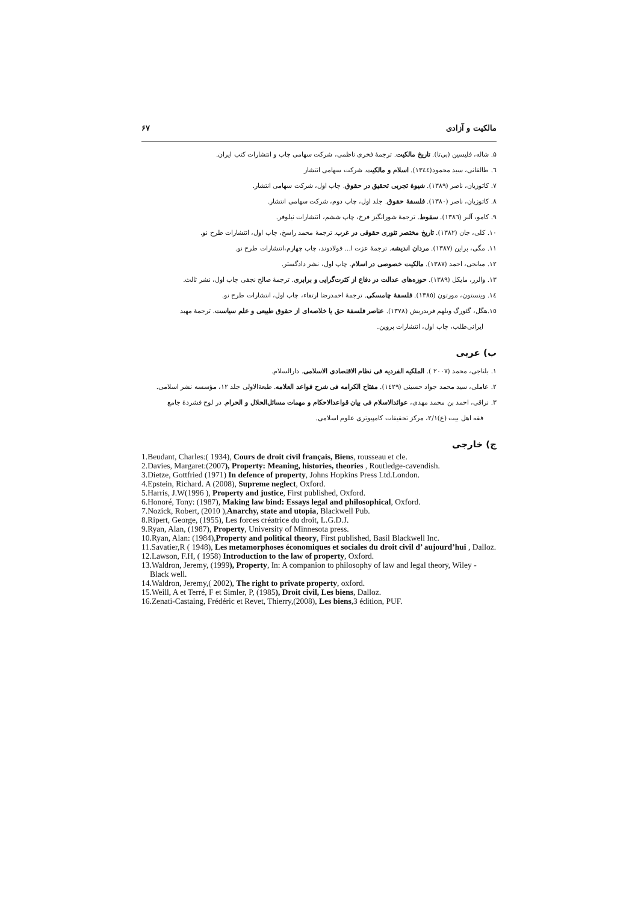مالکیت و آزادی ۶۷
۵. شاله، فلیسین (بی‌تا). تاریخ مالکیت. ترجمهٔ فخری ناظمی، شرکت سهامی چاپ و انتشارات کتب ایران.
٦. طالقانی، سید محمود(١٣٤٤). اسلام و مالکیت. شرکت سهامی انتشار
۷. کاتوزیان، ناصر (۱۳۸۹). شیوهٔ تجربی تحقیق در حقوق. چاپ اول، شرکت سهامی انتشار.
۸. کاتوزیان، ناصر (۱۳۸۰). فلسفهٔ حقوق. جلد اول، چاپ دوم، شرکت سهامی انتشار.
۹. کامو، آلبر (١٣٨٦). سقوط. ترجمهٔ شورانگیز فرخ، چاپ ششم، انتشارات نیلوفر.
۱۰. کلی، جان (۱۳۸۲). تاریخ مختصر تئوری حقوقی در غرب. ترجمهٔ محمد راسخ، چاپ اول، انتشارات طرح نو.
۱۱. مگی، براین (۱۳۸۷). مردان اندیشه. ترجمهٔ عزت ا... فولادوند، چاپ چهارم،انتشارات طرح نو.
۱۲. میانجی، احمد (۱۳۸۷). مالکیت خصوصی در اسلام. چاپ اول، نشر دادگستر.
۱۳. والزر، مایکل (۱۳۸۹). حوزه‌های عدالت در دفاع از کثرت‌گرایی و برابری. ترجمهٔ صالح نجفی چاپ اول، نشر ثالث.
١٤. وینستون، مورتون (١٣٨٥). فلسفهٔ چامسکی. ترجمهٔ احمدرضا ارتقاء، چاپ اول، انتشارات طرح نو.
١٥.هگل، گئورگ ویلهم فریدریش (۱۳۷۸). عناصر فلسفهٔ حق یا خلاصه‌ای از حقوق طبیعی و علم سیاست. ترجمهٔ مهبد
ایرانی‌طلب، چاپ اول، انتشارات پروین.
ب) عربی
۱. بلتاجی، محمد (۲۰۰۷ ). الملکیه الفردیه فی نظام الاقتصادی الاسلامی. دارالسلام.
۲. عاملی، سید محمد جواد حسینی (١٤٢٩). مفتاح الکرامه فی شرح قواعد العلامه. طبعةالاولی جلد ۱۲، مؤسسه نشر اسلامی.
۳. نراقی، احمد بن محمد مهدی، عوائدالاسلام فی بیان قواعدالاحکام و مهمات مسائل‌الحلال و الحرام. در لوح فشردهٔ جامع
فقه اهل بیت (ع)۲/۱، مرکز تحقیقات کامپیوتری علوم اسلامی.
ج) خارجی
1.Beudant, Charles:( 1934), Cours de droit civil français, Biens, rousseau et cle.
2.Davies, Margaret:(2007), Property: Meaning, histories, theories , Routledge-cavendish.
3.Dietze, Gottfried (1971) In defence of property, Johns Hopkins Press Ltd.London.
4.Epstein, Richard. A (2008), Supreme neglect, Oxford.
5.Harris, J.W(1996 ), Property and justice, First published, Oxford.
6.Honoré, Tony: (1987), Making law bind: Essays legal and philosophical, Oxford.
7.Nozick, Robert, (2010 ),Anarchy, state and utopia, Blackwell Pub.
8.Ripert, George, (1955), Les forces créatrice du droit, L.G.D.J.
9.Ryan, Alan, (1987), Property, University of Minnesota press.
10.Ryan, Alan: (1984),Property and political theory, First published, Basil Blackwell Inc.
11.Savatier,R ( 1948), Les metamorphoses économiques et sociales du droit civil d’ aujourd’hui , Dalloz.
12.Lawson, F.H, ( 1958) Introduction to the law of property, Oxford.
13.Waldron, Jeremy, (1999), Property, In: A companion to philosophy of law and legal theory, Wiley - Black well.
14.Waldron, Jeremy,( 2002), The right to private property, oxford.
15.Weill, A et Terré, F et Simler, P, (1985), Droit civil, Les biens, Dalloz.
16.Zenati-Castaing, Frédéric et Revet, Thierry,(2008), Les biens,3 édition, PUF.